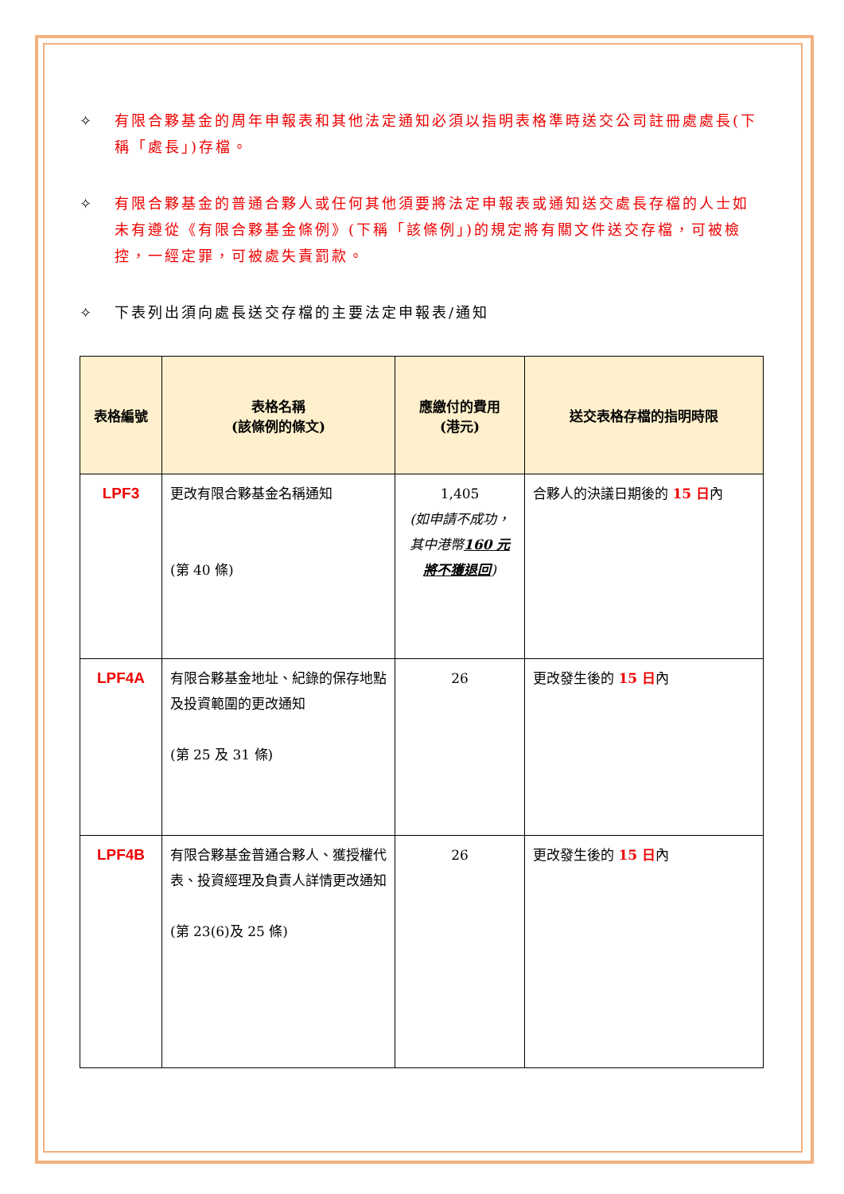✧ 有限合夥基金的周年申報表和其他法定通知必須以指明表格準時送交公司註冊處處長(下稱「處長」)存檔。
✧ 有限合夥基金的普通合夥人或任何其他須要將法定申報表或通知送交處長存檔的人士如未有遵從《有限合夥基金條例》(下稱「該條例」)的規定將有關文件送交存檔，可被檢控，一經定罪，可被處失責罰款。
✧ 下表列出須向處長送交存檔的主要法定申報表/通知
| 表格編號 | 表格名稱 (該條例的條文) | 應繳付的費用 (港元) | 送交表格存檔的指明時限 |
| --- | --- | --- | --- |
| LPF3 | 更改有限合夥基金名稱通知 (第 40 條) | 1,405 (如申請不成功， 其中港幣 160 元 將不獲退回 ) | 合夥人的決議日期後的 15 日 內 |
| LPF4A | 有限合夥基金地址、紀錄的保存地點及投資範圍的更改通知 (第 25 及 31 條) | 26 | 更改發生後的 15 日 內 |
| LPF4B | 有限合夥基金普通合夥人、獲授權代表、投資經理及負責人詳情更改通知 (第 23(6)及 25 條) | 26 | 更改發生後的 15 日 內 |